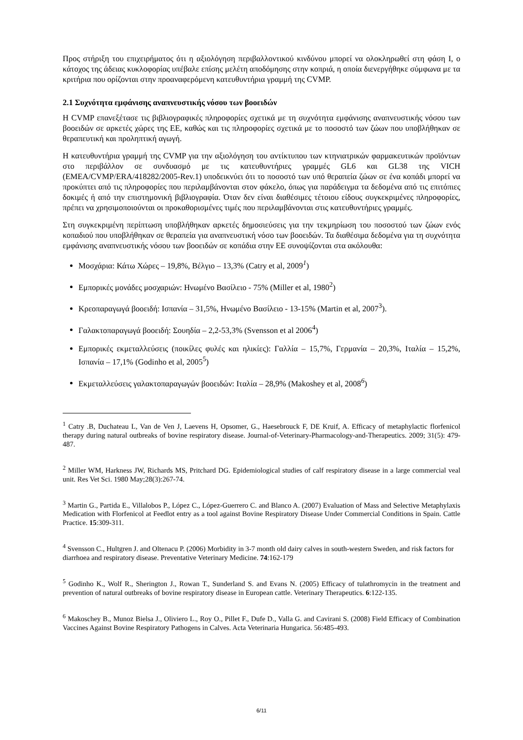Προς στήριξη του επιχειρήματος ότι η αξιολόγηση περιβαλλοντικού κινδύνου μπορεί να ολοκληρωθεί στη φάση I, ο κάτοχος της άδειας κυκλοφορίας υπέβαλε επίσης μελέτη αποδόμησης στην κοπριά, η οποία διενεργήθηκε σύμφωνα με τα κριτήρια που ορίζονται στην προαναφερόμενη κατευθυντήρια γραμμή της CVMP.
2.1 Συχνότητα εμφάνισης αναπνευστικής νόσου των βοοειδών
Η CVMP επανεξέτασε τις βιβλιογραφικές πληροφορίες σχετικά με τη συχνότητα εμφάνισης αναπνευστικής νόσου των βοοειδών σε αρκετές χώρες της ΕΕ, καθώς και τις πληροφορίες σχετικά με το ποσοστό των ζώων που υποβλήθηκαν σε θεραπευτική και προληπτική αγωγή.
Η κατευθυντήρια γραμμή της CVMP για την αξιολόγηση του αντίκτυπου των κτηνιατρικών φαρμακευτικών προϊόντων στο περιβάλλον σε συνδυασμό με τις κατευθυντήριες γραμμές GL6 και GL38 της VICH (EMEA/CVMP/ERA/418282/2005-Rev.1) υποδεικνύει ότι το ποσοστό των υπό θεραπεία ζώων σε ένα κοπάδι μπορεί να προκύπτει από τις πληροφορίες που περιλαμβάνονται στον φάκελο, όπως για παράδειγμα τα δεδομένα από τις επιτόπιες δοκιμές ή από την επιστημονική βιβλιογραφία. Όταν δεν είναι διαθέσιμες τέτοιου είδους συγκεκριμένες πληροφορίες, πρέπει να χρησιμοποιούνται οι προκαθορισμένες τιμές που περιλαμβάνονται στις κατευθυντήριες γραμμές.
Στη συγκεκριμένη περίπτωση υποβλήθηκαν αρκετές δημοσιεύσεις για την τεκμηρίωση του ποσοστού των ζώων ενός κοπαδιού που υποβλήθηκαν σε θεραπεία για αναπνευστική νόσο των βοοειδών. Τα διαθέσιμα δεδομένα για τη συχνότητα εμφάνισης αναπνευστικής νόσου των βοοειδών σε κοπάδια στην ΕΕ συνοψίζονται στα ακόλουθα:
Μοσχάρια: Κάτω Χώρες – 19,8%, Βέλγιο – 13,3% (Catry et al, 2009<sup>1</sup>)
Εμπορικές μονάδες μοσχαριών: Ηνωμένο Βασίλειο - 75% (Miller et al, 1980<sup>2</sup>)
Κρεοπαραγωγά βοοειδή: Ισπανία – 31,5%, Ηνωμένο Βασίλειο - 13-15% (Martin et al, 2007<sup>3</sup>).
Γαλακτοπαραγωγά βοοειδή: Σουηδία – 2,2-53,3% (Svensson et al 2006<sup>4</sup>)
Εμπορικές εκμεταλλεύσεις (ποικίλες φυλές και ηλικίες): Γαλλία – 15,7%, Γερμανία – 20,3%, Ιταλία – 15,2%, Ισπανία – 17,1% (Godinho et al, 2005<sup>5</sup>)
Εκμεταλλεύσεις γαλακτοπαραγωγών βοοειδών: Ιταλία – 28,9% (Makoshey et al, 2008<sup>6</sup>)
<sup>1</sup> Catry .B, Duchateau L, Van de Ven J, Laevens H, Opsomer, G., Haesebrouck F, DE Kruif, A. Efficacy of metaphylactic florfenicol therapy during natural outbreaks of bovine respiratory disease. Journal-of-Veterinary-Pharmacology-and-Therapeutics. 2009; 31(5): 479-487.
<sup>2</sup> Miller WM, Harkness JW, Richards MS, Pritchard DG. Epidemiological studies of calf respiratory disease in a large commercial veal unit. Res Vet Sci. 1980 May;28(3):267-74.
<sup>3</sup> Martin G., Partida E., Villalobos P., López C., López-Guerrero C. and Blanco A. (2007) Evaluation of Mass and Selective Metaphylaxis Medication with Florfenicol at Feedlot entry as a tool against Bovine Respiratory Disease Under Commercial Conditions in Spain. Cattle Practice. 15:309-311.
<sup>4</sup> Svensson C., Hultgren J. and Oltenacu P. (2006) Morbidity in 3-7 month old dairy calves in south-western Sweden, and risk factors for diarrhoea and respiratory disease. Preventative Veterinary Medicine. 74:162-179
<sup>5</sup> Godinho K., Wolf R., Sherington J., Rowan T., Sunderland S. and Evans N. (2005) Efficacy of tulathromycin in the treatment and prevention of natural outbreaks of bovine respiratory disease in European cattle. Veterinary Therapeutics. 6:122-135.
<sup>6</sup> Makoschey B., Munoz Bielsa J., Oliviero L., Roy O., Pillet F., Dufe D., Valla G. and Cavirani S. (2008) Field Efficacy of Combination Vaccines Against Bovine Respiratory Pathogens in Calves. Acta Veterinaria Hungarica. 56:485-493.
6/11